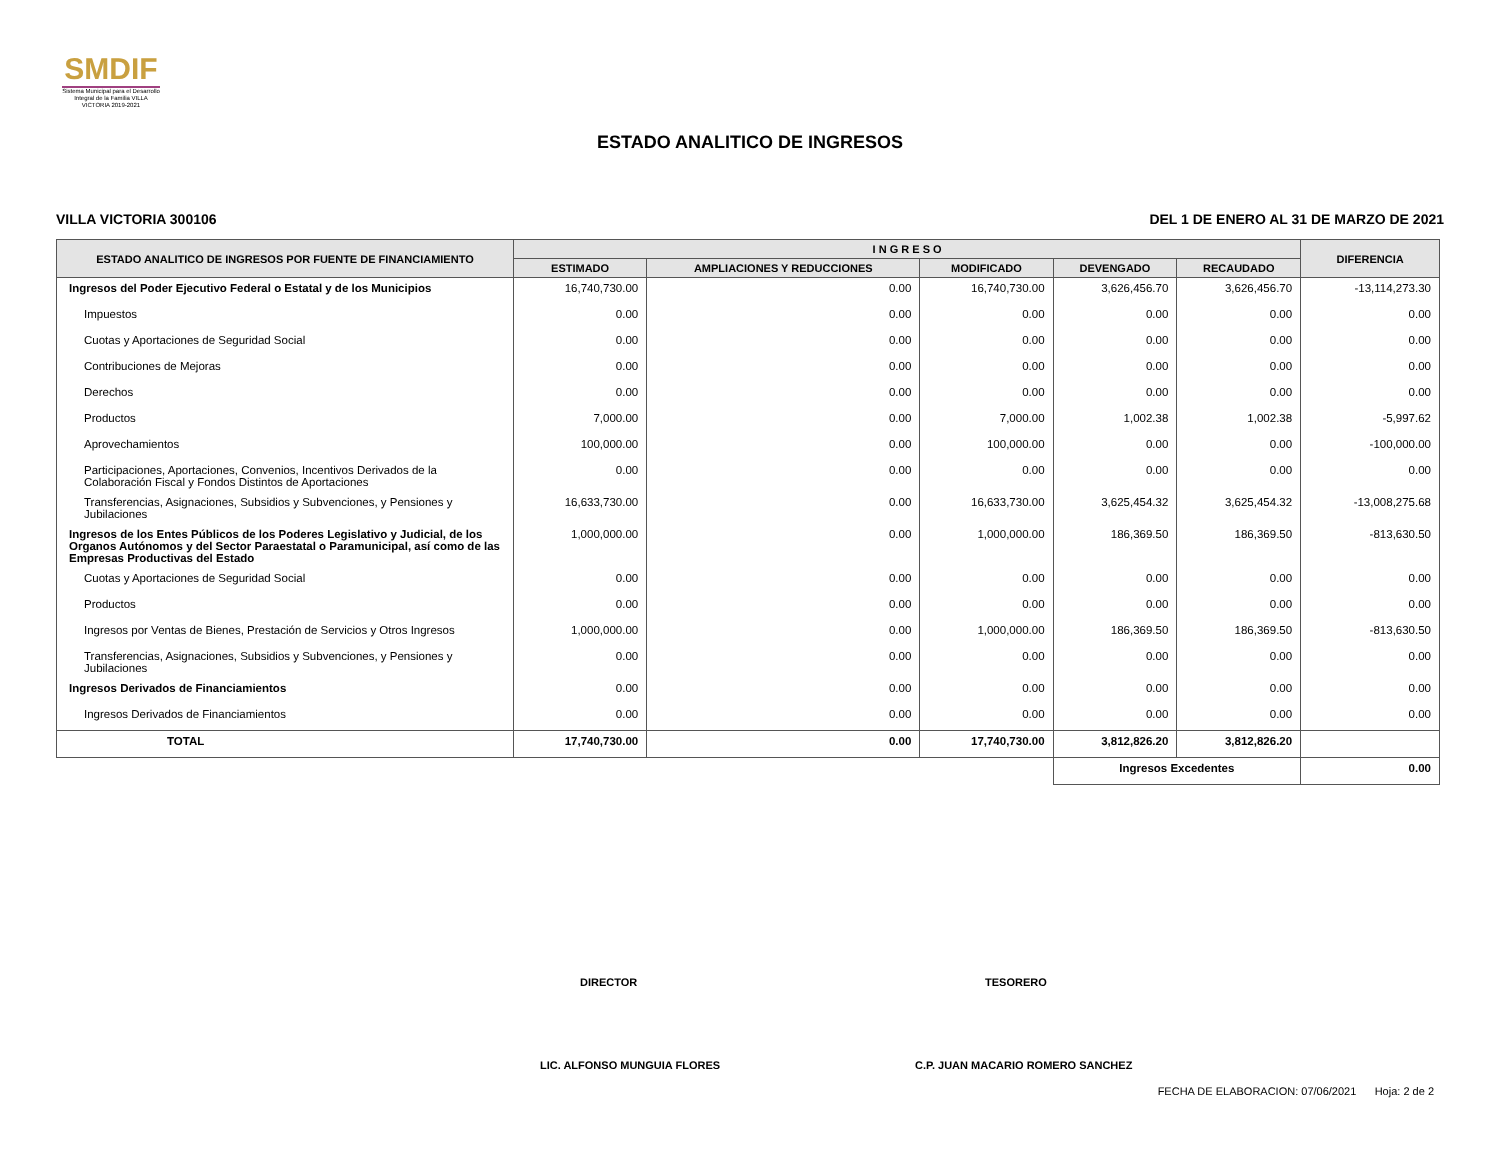SMDIF
Sistema Municipal para el Desarrollo Integral de la Familia VILLA VICTORIA 2019-2021
ESTADO ANALITICO DE INGRESOS
VILLA VICTORIA 300106 DEL 1 DE ENERO AL 31 DE MARZO DE 2021
| ESTADO ANALITICO DE INGRESOS POR FUENTE DE FINANCIAMIENTO | I N G R E S O | | | | | DIFERENCIA |
| --- | --- | --- | --- | --- | --- | --- |
| | ESTIMADO | AMPLIACIONES Y REDUCCIONES | MODIFICADO | DEVENGADO | RECAUDADO | |
| Ingresos del Poder Ejecutivo Federal o Estatal y de los Municipios | 16,740,730.00 | 0.00 | 16,740,730.00 | 3,626,456.70 | 3,626,456.70 | -13,114,273.30 |
| Impuestos | 0.00 | 0.00 | 0.00 | 0.00 | 0.00 | 0.00 |
| Cuotas y Aportaciones de Seguridad Social | 0.00 | 0.00 | 0.00 | 0.00 | 0.00 | 0.00 |
| Contribuciones de Mejoras | 0.00 | 0.00 | 0.00 | 0.00 | 0.00 | 0.00 |
| Derechos | 0.00 | 0.00 | 0.00 | 0.00 | 0.00 | 0.00 |
| Productos | 7,000.00 | 0.00 | 7,000.00 | 1,002.38 | 1,002.38 | -5,997.62 |
| Aprovechamientos | 100,000.00 | 0.00 | 100,000.00 | 0.00 | 0.00 | -100,000.00 |
| Participaciones, Aportaciones, Convenios, Incentivos Derivados de la Colaboración Fiscal y Fondos Distintos de Aportaciones | 0.00 | 0.00 | 0.00 | 0.00 | 0.00 | 0.00 |
| Transferencias, Asignaciones, Subsidios y Subvenciones, y Pensiones y Jubilaciones | 16,633,730.00 | 0.00 | 16,633,730.00 | 3,625,454.32 | 3,625,454.32 | -13,008,275.68 |
| Ingresos de los Entes Públicos de los Poderes Legislativo y Judicial, de los Organos Autónomos y del Sector Paraestatal o Paramunicipal, así como de las Empresas Productivas del Estado | 1,000,000.00 | 0.00 | 1,000,000.00 | 186,369.50 | 186,369.50 | -813,630.50 |
| Cuotas y Aportaciones de Seguridad Social | 0.00 | 0.00 | 0.00 | 0.00 | 0.00 | 0.00 |
| Productos | 0.00 | 0.00 | 0.00 | 0.00 | 0.00 | 0.00 |
| Ingresos por Ventas de Bienes, Prestación de Servicios y Otros Ingresos | 1,000,000.00 | 0.00 | 1,000,000.00 | 186,369.50 | 186,369.50 | -813,630.50 |
| Transferencias, Asignaciones, Subsidios y Subvenciones, y Pensiones y Jubilaciones | 0.00 | 0.00 | 0.00 | 0.00 | 0.00 | 0.00 |
| Ingresos Derivados de Financiamientos | 0.00 | 0.00 | 0.00 | 0.00 | 0.00 | 0.00 |
| Ingresos Derivados de Financiamientos | 0.00 | 0.00 | 0.00 | 0.00 | 0.00 | 0.00 |
| TOTAL | 17,740,730.00 | 0.00 | 17,740,730.00 | 3,812,826.20 | 3,812,826.20 | |
| | | | | Ingresos Excedentes | | 0.00 |
DIRECTOR TESORERO
LIC. ALFONSO MUNGUIA FLORES
C.P. JUAN MACARIO ROMERO SANCHEZ
FECHA DE ELABORACION: 07/06/2021 Hoja: 2 de 2